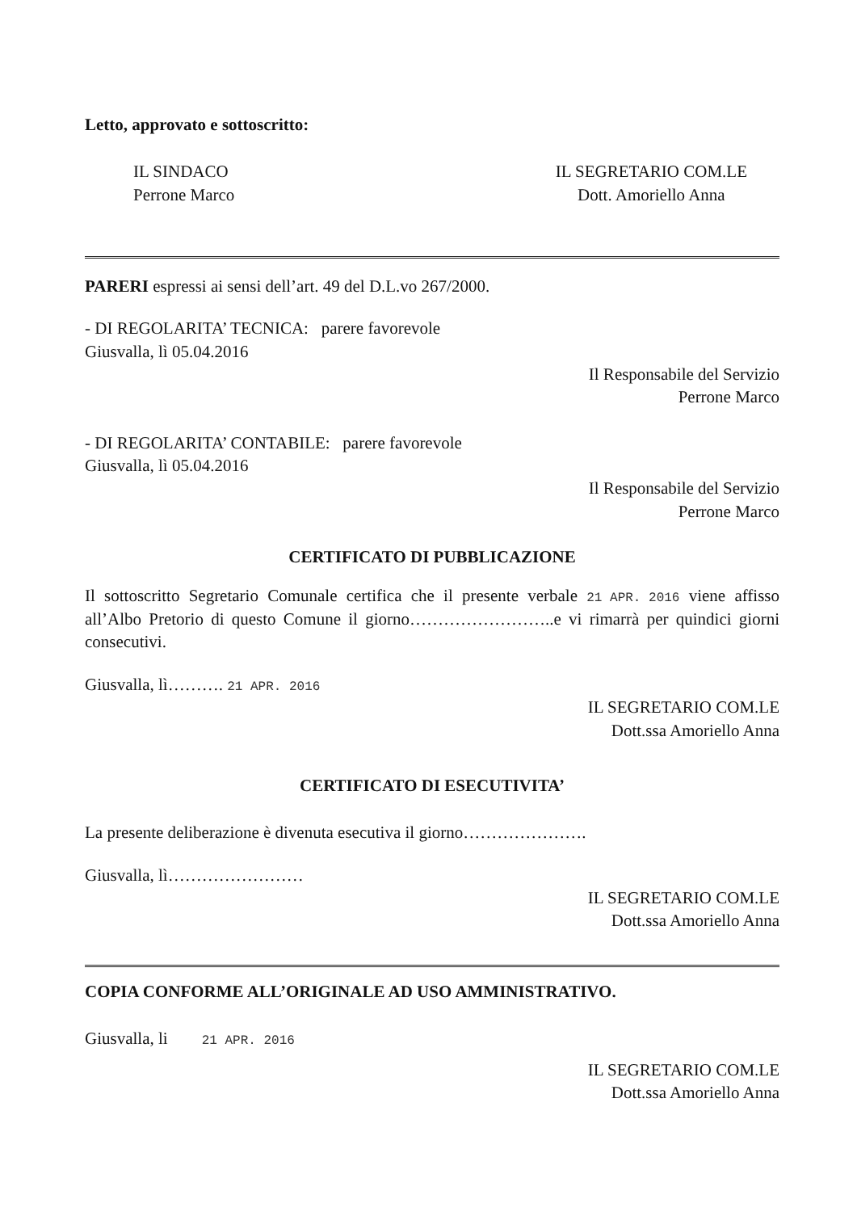Letto, approvato e sottoscritto:
IL SINDACO
Perrone Marco
IL SEGRETARIO COM.LE
Dott. Amoriello Anna
PARERI espressi ai sensi dell’art. 49 del D.L.vo 267/2000.
- DI REGOLARITA’ TECNICA: parere favorevole
Giusvalla, lì 05.04.2016
Il Responsabile del Servizio
Perrone Marco
- DI REGOLARITA’ CONTABILE: parere favorevole
Giusvalla, lì 05.04.2016
Il Responsabile del Servizio
Perrone Marco
CERTIFICATO DI PUBBLICAZIONE
Il sottoscritto Segretario Comunale certifica che il presente verbale 21 APR. 2016 viene affisso all’Albo Pretorio di questo Comune il giorno……………………..e vi rimarrà per quindici giorni consecutivi.
Giusvalla, lì………. 21 APR. 2016
IL SEGRETARIO COM.LE
Dott.ssa Amoriello Anna
CERTIFICATO DI ESECUTIVITA’
La presente deliberazione è divenuta esecutiva il giorno………………….
Giusvalla, lì……………………
IL SEGRETARIO COM.LE
Dott.ssa Amoriello Anna
COPIA CONFORME ALL’ORIGINALE AD USO AMMINISTRATIVO.
Giusvalla, li 21 APR. 2016
IL SEGRETARIO COM.LE
Dott.ssa Amoriello Anna